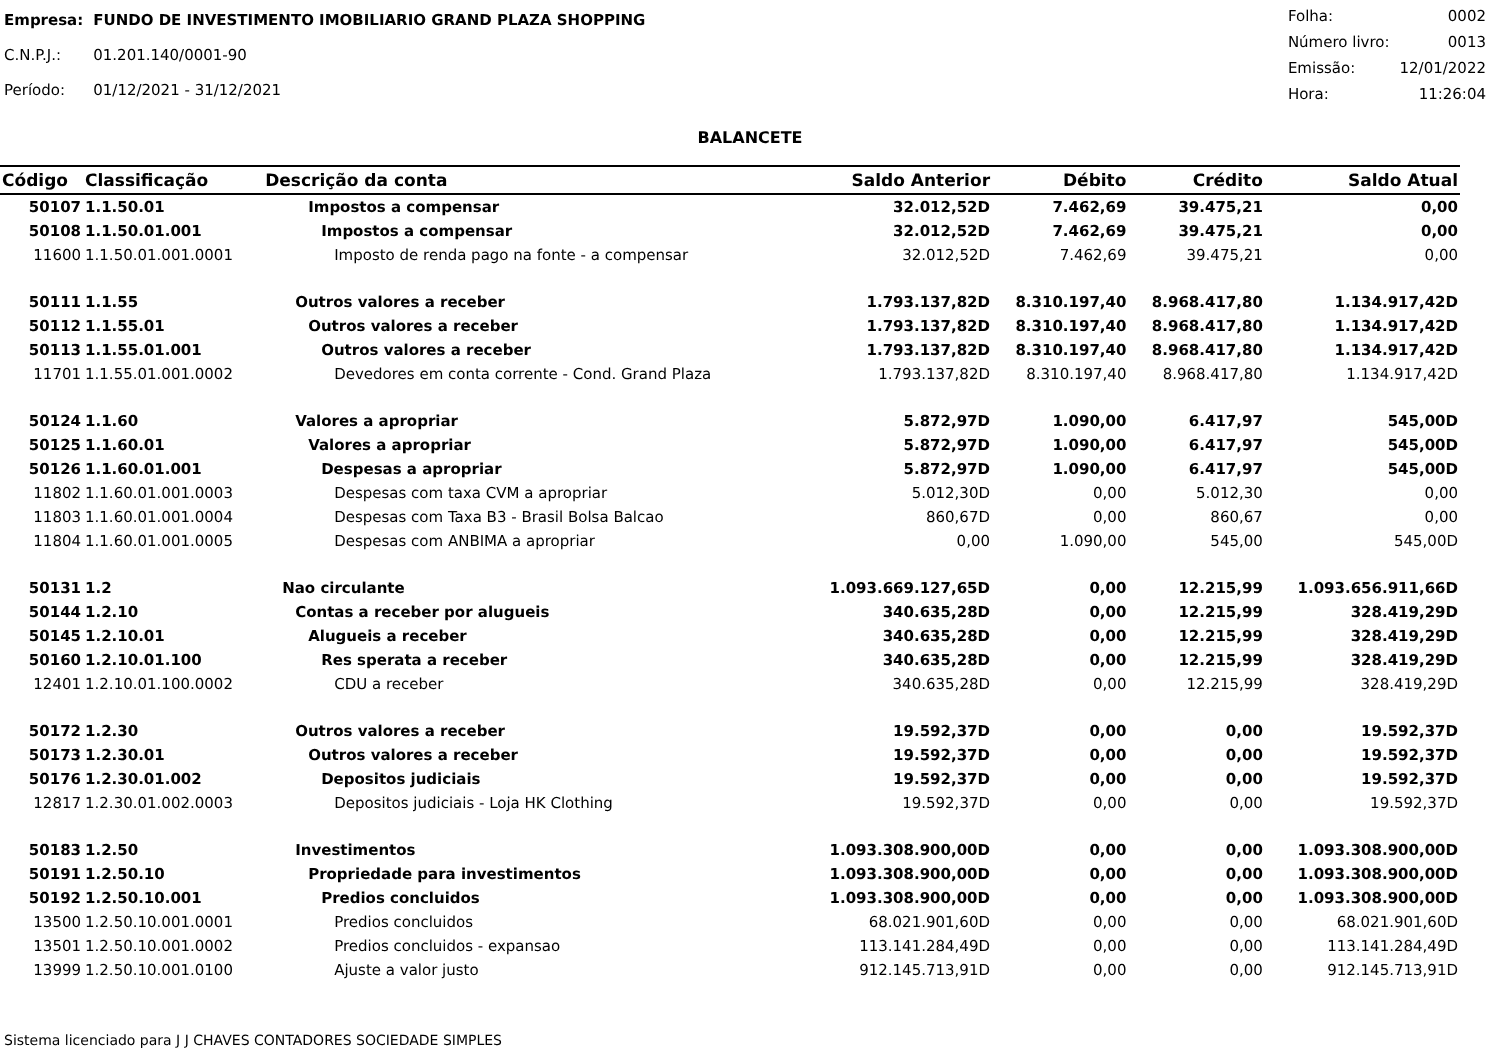| Empresa: | FUNDO DE INVESTIMENTO IMOBILIARIO GRAND PLAZA SHOPPING |
| C.N.P.J.: | 01.201.140/0001-90 |
| Período: | 01/12/2021 - 31/12/2021 |
| Folha: | 0002 |
| Número livro: | 0013 |
| Emissão: | 12/01/2022 |
| Hora: | 11:26:04 |
BALANCETE
| Código | Classificação | Descrição da conta | Saldo Anterior | Débito | Crédito | Saldo Atual |
| --- | --- | --- | --- | --- | --- | --- |
| 50107 | 1.1.50.01 | Impostos a compensar | 32.012,52D | 7.462,69 | 39.475,21 | 0,00 |
| 50108 | 1.1.50.01.001 | Impostos a compensar | 32.012,52D | 7.462,69 | 39.475,21 | 0,00 |
| 11600 | 1.1.50.01.001.0001 | Imposto de renda pago na fonte - a compensar | 32.012,52D | 7.462,69 | 39.475,21 | 0,00 |
| 50111 | 1.1.55 | Outros valores a receber | 1.793.137,82D | 8.310.197,40 | 8.968.417,80 | 1.134.917,42D |
| 50112 | 1.1.55.01 | Outros valores a receber | 1.793.137,82D | 8.310.197,40 | 8.968.417,80 | 1.134.917,42D |
| 50113 | 1.1.55.01.001 | Outros valores a receber | 1.793.137,82D | 8.310.197,40 | 8.968.417,80 | 1.134.917,42D |
| 11701 | 1.1.55.01.001.0002 | Devedores em conta corrente - Cond. Grand Plaza | 1.793.137,82D | 8.310.197,40 | 8.968.417,80 | 1.134.917,42D |
| 50124 | 1.1.60 | Valores a apropriar | 5.872,97D | 1.090,00 | 6.417,97 | 545,00D |
| 50125 | 1.1.60.01 | Valores a apropriar | 5.872,97D | 1.090,00 | 6.417,97 | 545,00D |
| 50126 | 1.1.60.01.001 | Despesas a apropriar | 5.872,97D | 1.090,00 | 6.417,97 | 545,00D |
| 11802 | 1.1.60.01.001.0003 | Despesas com taxa CVM a apropriar | 5.012,30D | 0,00 | 5.012,30 | 0,00 |
| 11803 | 1.1.60.01.001.0004 | Despesas com Taxa B3 - Brasil Bolsa Balcao | 860,67D | 0,00 | 860,67 | 0,00 |
| 11804 | 1.1.60.01.001.0005 | Despesas com ANBIMA a apropriar | 0,00 | 1.090,00 | 545,00 | 545,00D |
| 50131 | 1.2 | Nao circulante | 1.093.669.127,65D | 0,00 | 12.215,99 | 1.093.656.911,66D |
| 50144 | 1.2.10 | Contas a receber por alugueis | 340.635,28D | 0,00 | 12.215,99 | 328.419,29D |
| 50145 | 1.2.10.01 | Alugueis a receber | 340.635,28D | 0,00 | 12.215,99 | 328.419,29D |
| 50160 | 1.2.10.01.100 | Res sperata a receber | 340.635,28D | 0,00 | 12.215,99 | 328.419,29D |
| 12401 | 1.2.10.01.100.0002 | CDU a receber | 340.635,28D | 0,00 | 12.215,99 | 328.419,29D |
| 50172 | 1.2.30 | Outros valores a receber | 19.592,37D | 0,00 | 0,00 | 19.592,37D |
| 50173 | 1.2.30.01 | Outros valores a receber | 19.592,37D | 0,00 | 0,00 | 19.592,37D |
| 50176 | 1.2.30.01.002 | Depositos judiciais | 19.592,37D | 0,00 | 0,00 | 19.592,37D |
| 12817 | 1.2.30.01.002.0003 | Depositos judiciais - Loja HK Clothing | 19.592,37D | 0,00 | 0,00 | 19.592,37D |
| 50183 | 1.2.50 | Investimentos | 1.093.308.900,00D | 0,00 | 0,00 | 1.093.308.900,00D |
| 50191 | 1.2.50.10 | Propriedade para investimentos | 1.093.308.900,00D | 0,00 | 0,00 | 1.093.308.900,00D |
| 50192 | 1.2.50.10.001 | Predios concluidos | 1.093.308.900,00D | 0,00 | 0,00 | 1.093.308.900,00D |
| 13500 | 1.2.50.10.001.0001 | Predios concluidos | 68.021.901,60D | 0,00 | 0,00 | 68.021.901,60D |
| 13501 | 1.2.50.10.001.0002 | Predios concluidos - expansao | 113.141.284,49D | 0,00 | 0,00 | 113.141.284,49D |
| 13999 | 1.2.50.10.001.0100 | Ajuste a valor justo | 912.145.713,91D | 0,00 | 0,00 | 912.145.713,91D |
Sistema licenciado para J J CHAVES CONTADORES SOCIEDADE SIMPLES